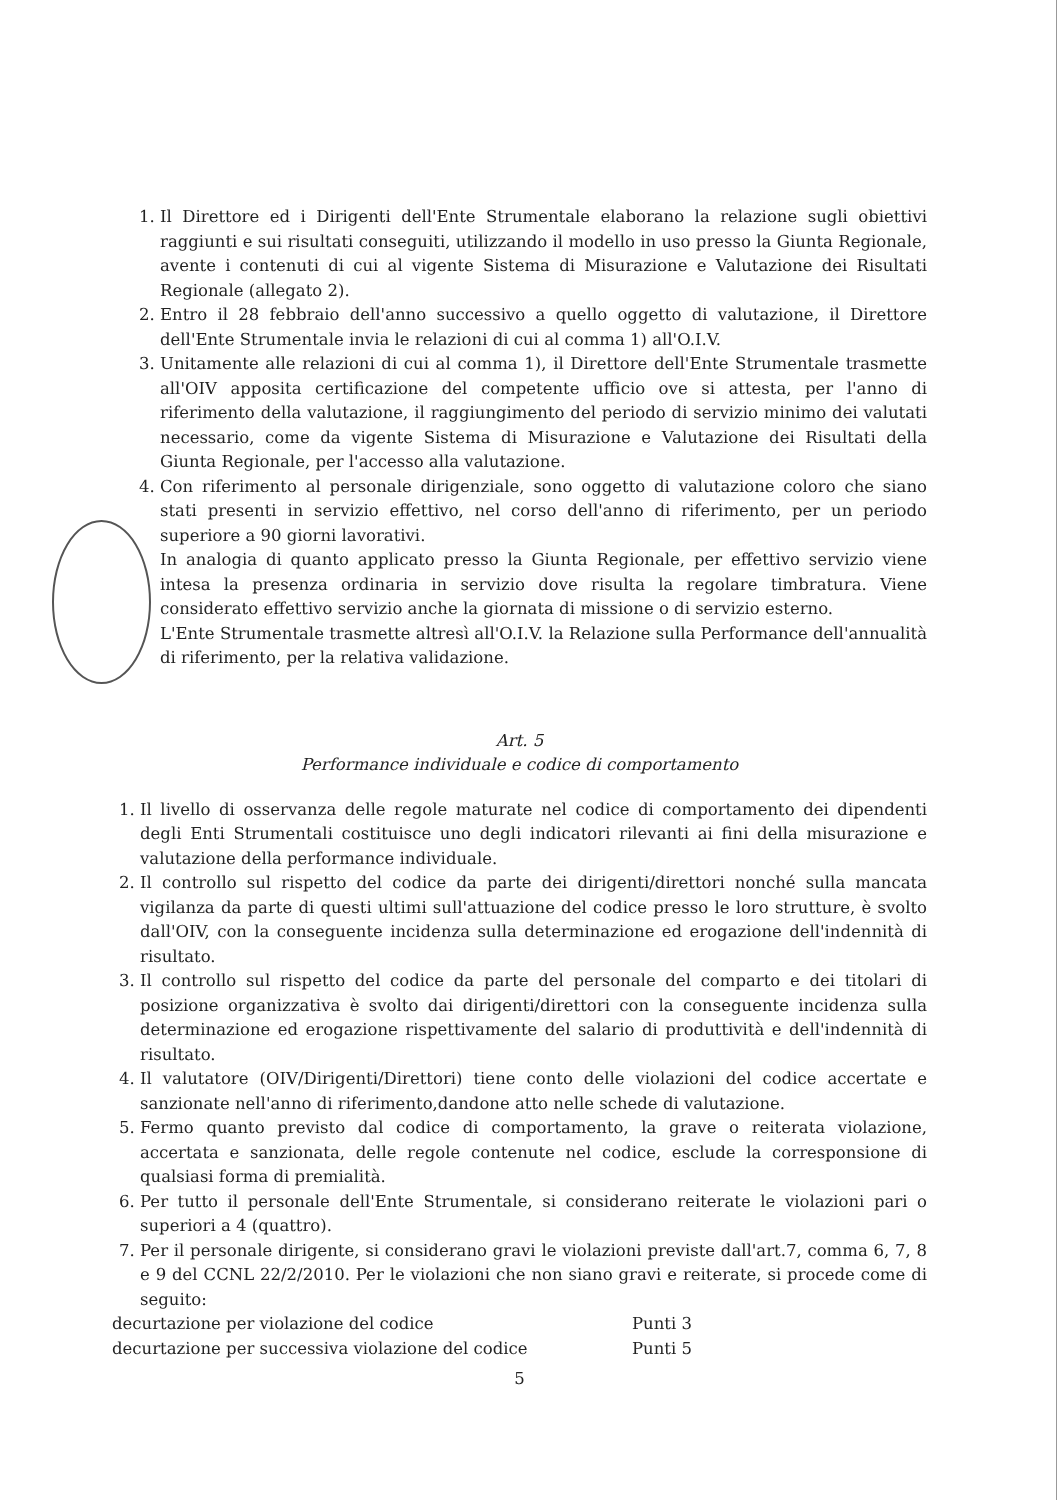1. Il Direttore ed i Dirigenti dell'Ente Strumentale elaborano la relazione sugli obiettivi raggiunti e sui risultati conseguiti, utilizzando il modello in uso presso la Giunta Regionale, avente i contenuti di cui al vigente Sistema di Misurazione e Valutazione dei Risultati Regionale (allegato 2).
2. Entro il 28 febbraio dell'anno successivo a quello oggetto di valutazione, il Direttore dell'Ente Strumentale invia le relazioni di cui al comma 1) all'O.I.V.
3. Unitamente alle relazioni di cui al comma 1), il Direttore dell'Ente Strumentale trasmette all'OIV apposita certificazione del competente ufficio ove si attesta, per l'anno di riferimento della valutazione, il raggiungimento del periodo di servizio minimo dei valutati necessario, come da vigente Sistema di Misurazione e Valutazione dei Risultati della Giunta Regionale, per l'accesso alla valutazione.
4. Con riferimento al personale dirigenziale, sono oggetto di valutazione coloro che siano stati presenti in servizio effettivo, nel corso dell'anno di riferimento, per un periodo superiore a 90 giorni lavorativi.
In analogia di quanto applicato presso la Giunta Regionale, per effettivo servizio viene intesa la presenza ordinaria in servizio dove risulta la regolare timbratura. Viene considerato effettivo servizio anche la giornata di missione o di servizio esterno.
L'Ente Strumentale trasmette altresì all'O.I.V. la Relazione sulla Performance dell'annualità di riferimento, per la relativa validazione.
Art. 5
Performance individuale e codice di comportamento
1. Il livello di osservanza delle regole maturate nel codice di comportamento dei dipendenti degli Enti Strumentali costituisce uno degli indicatori rilevanti ai fini della misurazione e valutazione della performance individuale.
2. Il controllo sul rispetto del codice da parte dei dirigenti/direttori nonché sulla mancata vigilanza da parte di questi ultimi sull'attuazione del codice presso le loro strutture, è svolto dall'OIV, con la conseguente incidenza sulla determinazione ed erogazione dell'indennità di risultato.
3. Il controllo sul rispetto del codice da parte del personale del comparto e dei titolari di posizione organizzativa è svolto dai dirigenti/direttori con la conseguente incidenza sulla determinazione ed erogazione rispettivamente del salario di produttività e dell'indennità di risultato.
4. Il valutatore (OIV/Dirigenti/Direttori) tiene conto delle violazioni del codice accertate e sanzionate nell'anno di riferimento,dandone atto nelle schede di valutazione.
5. Fermo quanto previsto dal codice di comportamento, la grave o reiterata violazione, accertata e sanzionata, delle regole contenute nel codice, esclude la corresponsione di qualsiasi forma di premialità.
6. Per tutto il personale dell'Ente Strumentale, si considerano reiterate le violazioni pari o superiori a 4 (quattro).
7. Per il personale dirigente, si considerano gravi le violazioni previste dall'art.7, comma 6, 7, 8 e 9 del CCNL 22/2/2010. Per le violazioni che non siano gravi e reiterate, si procede come di seguito:
decurtazione per violazione del codice Punti 3
decurtazione per successiva violazione del codice Punti 5
5